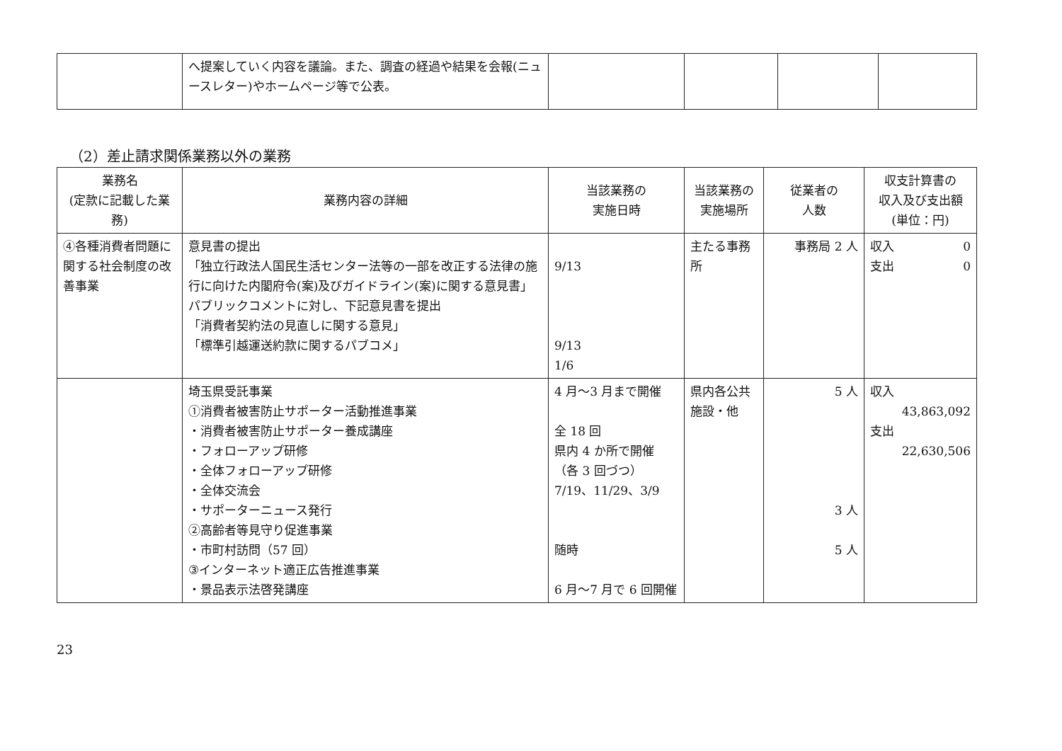| | へ提案していく内容を議論。また、調査の経過や結果を会報(ニュースレター)やホームページ等で公表。 | | | | |
（2）差止請求関係業務以外の業務
| 業務名 (定款に記載した業務) | 業務内容の詳細 | 当該業務の 実施日時 | 当該業務の 実施場所 | 従業者の 人数 | 収支計算書の 収入及び支出額 (単位：円) |
| --- | --- | --- | --- | --- | --- |
| ④各種消費者問題に関する社会制度の改善事業 | 意見書の提出 「独立行政法人国民生活センター法等の一部を改正する法律の施行に向けた内閣府令(案)及びガイドライン(案)に関する意見書」 パブリックコメントに対し、下記意見書を提出 「消費者契約法の見直しに関する意見」 「標準引越運送約款に関するパブコメ」 | 9/13 9/13 1/6 | 主たる事務所 | 事務局 2 人 | 収入 0 支出 0 |
| | 埼玉県受託事業 ①消費者被害防止サポーター活動推進事業 ・消費者被害防止サポーター養成講座 ・フォローアップ研修 ・全体フォローアップ研修 ・全体交流会 ・サポーターニュース発行 ②高齢者等見守り促進事業 ・市町村訪問（57 回） ③インターネット適正広告推進事業 ・景品表示法啓発講座 | 4 月～3 月まで開催 全 18 回 県内 4 か所で開催 （各 3 回づつ） 7/19、11/29、3/9 随時 6 月～7 月で 6 回開催 | 県内各公共施設・他 | 5 人 3 人 5 人 | 収入 43,863,092 支出 22,630,506 |
23